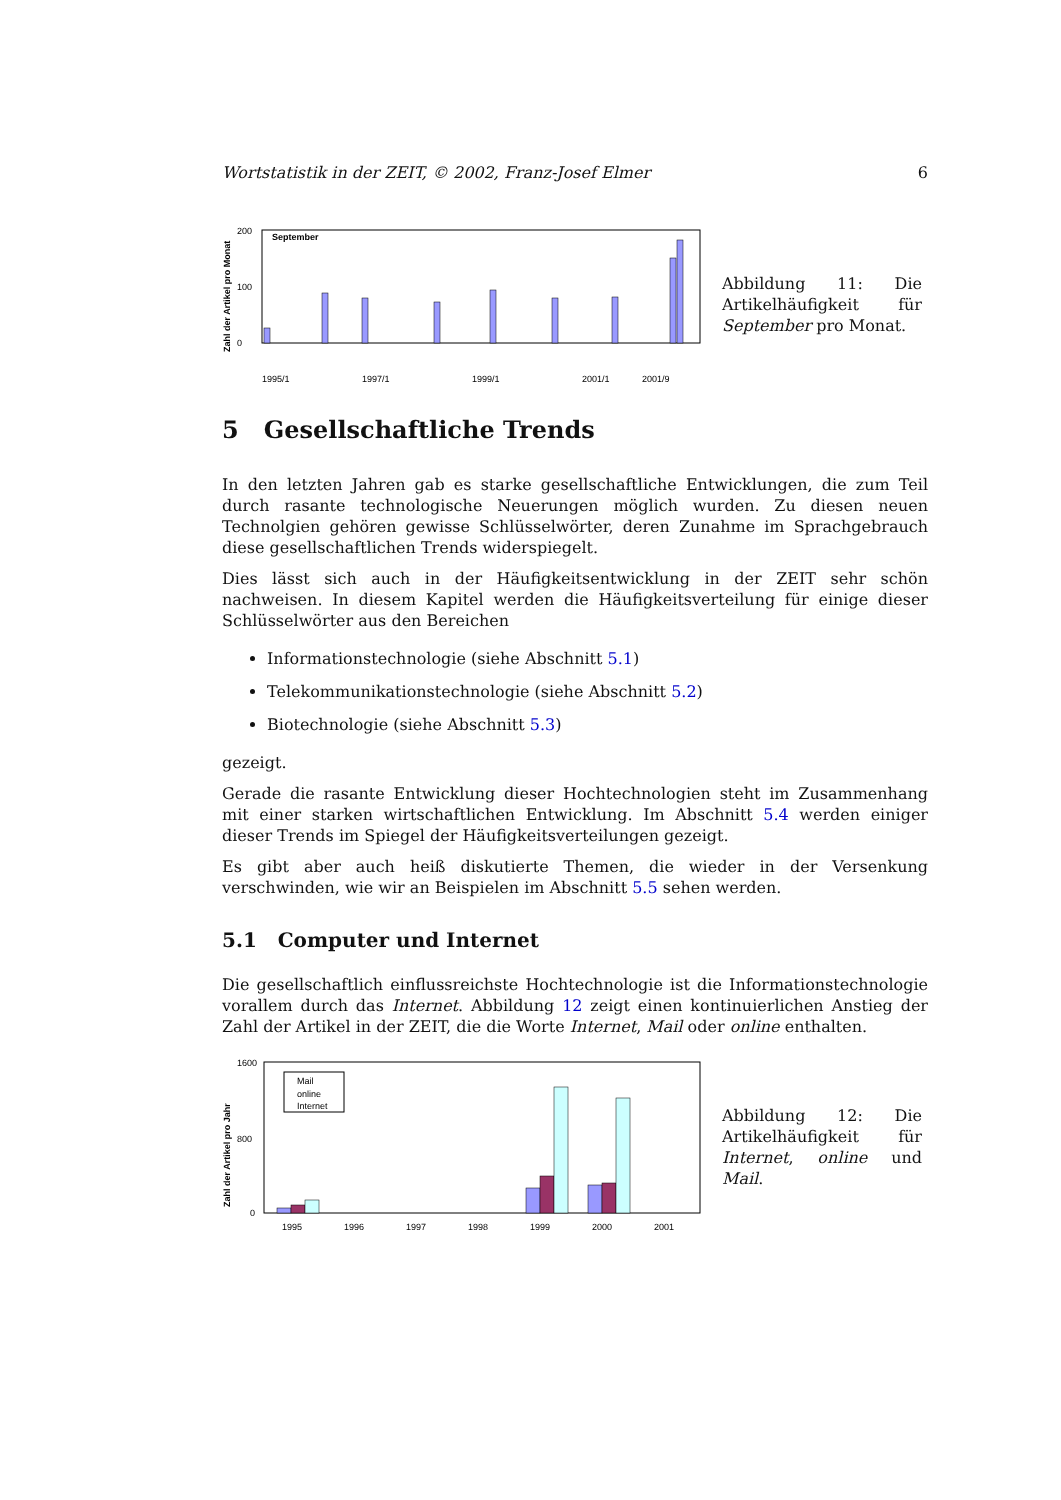Wortstatistik in der ZEIT, © 2002, Franz-Josef Elmer 6
Zahl der Artikel pro Monat
September
0
200
100
1995/1
1997/1
1999/1
2001/1
2001/9
Abbildung 11: Die Artikelhäufigkeit für September pro Monat.
5 Gesellschaftliche Trends
In den letzten Jahren gab es starke gesellschaftliche Entwicklungen, die zum Teil durch rasante technologische Neuerungen möglich wurden. Zu diesen neuen Technolgien gehören gewisse Schlüsselwörter, deren Zunahme im Sprachgebrauch diese gesellschaftlichen Trends widerspiegelt.
Dies lässt sich auch in der Häufigkeitsentwicklung in der ZEIT sehr schön nachweisen. In diesem Kapitel werden die Häufigkeitsverteilung für einige dieser Schlüsselwörter aus den Bereichen
Informationstechnologie (siehe Abschnitt 5.1)
Telekommunikationstechnologie (siehe Abschnitt 5.2)
Biotechnologie (siehe Abschnitt 5.3)
gezeigt.
Gerade die rasante Entwicklung dieser Hochtechnologien steht im Zusammenhang mit einer starken wirtschaftlichen Entwicklung. Im Abschnitt 5.4 werden einiger dieser Trends im Spiegel der Häufigkeitsverteilungen gezeigt.
Es gibt aber auch heiß diskutierte Themen, die wieder in der Versenkung verschwinden, wie wir an Beispielen im Abschnitt 5.5 sehen werden.
5.1 Computer und Internet
Die gesellschaftlich einflussreichste Hochtechnologie ist die Informationstechnologie vorallem durch das Internet. Abbildung 12 zeigt einen kontinuierlichen Anstieg der Zahl der Artikel in der ZEIT, die die Worte Internet, Mail oder online enthalten.
Zahl der Artikel pro Jahr
1600
800
0
Mail
online
Internet
1995
1996
1997
1998
1999
2000
2001
Abbildung 12: Die Artikelhäufigkeit für Internet, online und Mail.